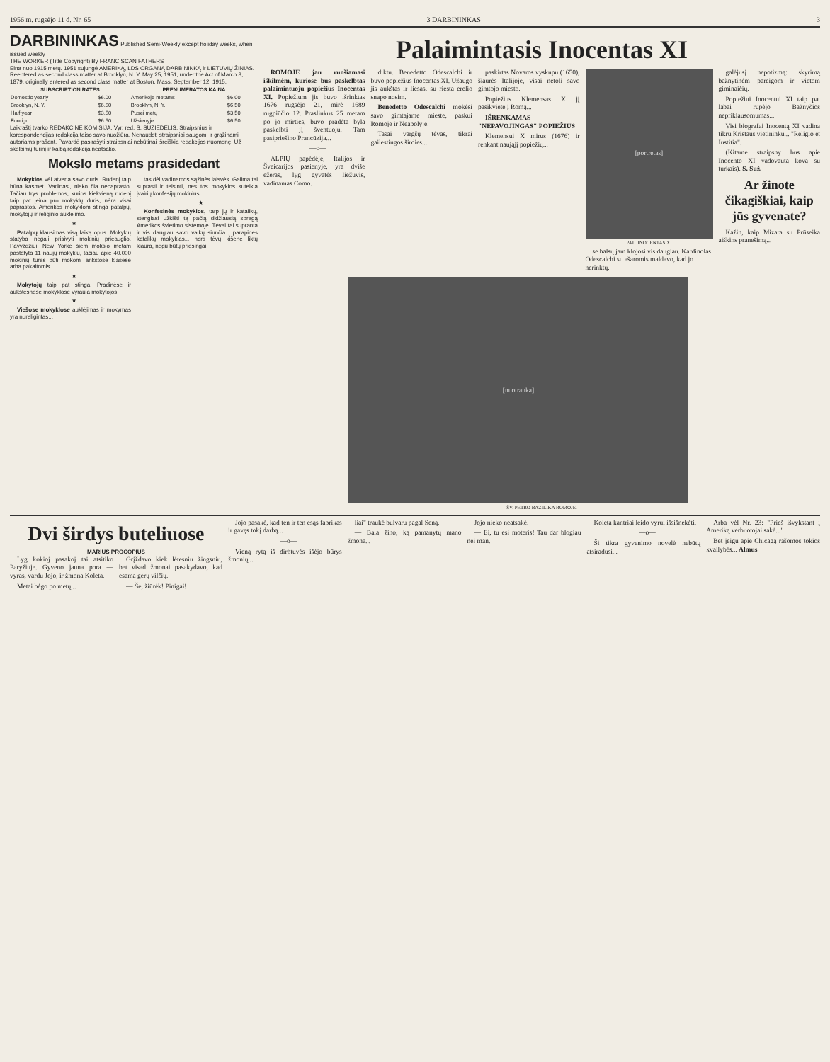1956 m. rugsėjo 11 d. Nr. 65 3 DARBININKAS 3
DARBININKAS Published Semi-Weekly except holiday weeks, when issued weekly
THE WORKER (Title Copyright) By FRANCISCAN FATHERS
Eina nuo 1915 metų. 1951 sujungė AMERIKĄ, LDS ORGANĄ DARBININKĄ ir LIETUVIŲ ŽINIAS.
Reentered as second class matter at Brooklyn, N. Y. May 25, 1951, under the Act of March 3, 1879, originally entered as second class matter at Boston, Mass. September 12, 1915.
| SUBSCRIPTION RATES | | PRENUMERATOS KAINA | |
| --- | --- | --- | --- |
| Domestic yearly | $6.00 | Amerikoje metams | $6.00 |
| Brooklyn, N. Y. | $6.50 | Brooklyn, N. Y. | $6.50 |
| Half year | $3.50 | Pusei metų | $3.50 |
| Foreign | $6.50 | Užsienyje | $6.50 |
Laikraštį tvarko REDAKCINĖ KOMISIJA. Vyr. red. S. SUŽIEDĖLIS. Straipsnius ir korespondencijas redakcija taiso savo nuožiūra. Nenaudoti straipsniai saugomi ir grąžinami autoriams prašant. Pavardė pasirašyti straipsniai nebūtinai išreiškia redakcijos nuomonę. Už skelbimų turinį ir kalbą redakcija neatsako.
Mokslo metams prasidedant
Mokyklos vėl atveria savo duris. Rudenį taip būna kasmet. Vadinasi, nieko čia nepaprasto. Tačiau trys problemos, kurios kiekvieną rudenį taip pat įeina pro mokyklų duris, nėra visai paprastos. Amerikos mokyklom stinga patalpų, mokytojų ir religinio auklėjimo.
★
Patalpų klausimas visą laiką opus. Mokyklų statyba negali prisivyti mokinių prieauglio. Pavyzdžiui, New Yorke šiem mokslo metam pastatyta 11 naujų mokyklų, tačiau apie 40.000 mokinių turės būti mokomi ankštose klasėse arba pakaitomis.
★
Mokytojų taip pat stinga. Pradinėse ir aukštesnėse mokyklose vyrauja mokytojos.
★
Viešose mokyklose auklėjimas ir mokymas yra nureligintas...
tas dėl vadinamos sąžinės laisvės. Galima tai suprasti ir teisinti, nes tos mokyklos sutelkia įvairių konfesijų mokinius.
★
Konfesinės mokyklos, tarp jų ir katalikų, stengiasi užkišti tą pačią didžiausią spragą Amerikos švietimo sistemoje. Tėvai tai supranta ir vis daugiau savo vaikų siunčia į parapines katalikų mokyklas... nors tėvų kišenė liktų kiaura, negu būtų priešingai.
Palaimintasis Inocentas XI
ROMOJE jau ruošiamasi iškilmėm, kuriose bus paskelbtas palaimintuoju popiežius Inocentas XI. Popiežium jis buvo išrinktas 1676 rugsėjo 21, mirė 1689 rugpiūčio 12. Praslinkus 25 metam po jo mirties, buvo pradėta byla paskelbti jį šventuoju. Tam pasipriešino Prancūzija...
—o—
ALPIŲ papėdėje, Italijos ir Šveicarijos pasienyje, yra dviše ežeras, lyg gyvatės liežuvis, vadinamas Como.
diktu. Benedetto Odescalchi ir buvo popiežius Inocentas XI. Užaugo jis aukštas ir liesas, su riesta erelio snapo nosim.
Benedetto Odescalchi mokėsi savo gimtajame mieste, paskui Romoje ir Neapolyje.
Tasai vargšų tėvas, tikrai gailestingos širdies...
paskirtas Novaros vyskupu (1650), šiaurės Italijoje, visai netoli savo gimtojo miesto.
Popiežius Klemensas X jį pasikvietė į Romą...
IŠRENKAMAS "NEPAVOJINGAS" POPIEŽIUS
Klemensui X mirus (1676) ir renkant naująjį popiežių...
[portretas]
PAL. INOCENTAS XI
se balsų jam klojosi vis daugiau. Kardinolas Odescalchi su ašaromis maldavo, kad jo nerinktų.
galėjusį nepotizmą: skyrimą bažnytinėm pareigom ir vietom giminaičių.
Popiežiui Inocentui XI taip pat labai rūpėjo Bažnyčios nepriklausomumas...
Visi biografai Inocentą XI vadina tikru Kristaus vietininku... "Religio et Iustitia".
(Kitame straipsny bus apie Inocento XI vadovautą kovą su turkais). S. Suž.
Ar žinote čikagiškiai, kaip jūs gyvenate?
Kažin, kaip Mizara su Prūseika aiškins pranešimą...
[nuotrauka]
ŠV. PETRO BAZILIKA ROMOJE.
Dvi širdys buteliuose
MARIUS PROCOPIUS
Lyg kokioj pasakoj tai atsitiko Paryžiuje. Gyveno jauna pora — vyras, vardu Jojo, ir žmona Koleta.
Metai bėgo po metų...
Grįždavo kiek lėtesniu žingsniu, bet visad žmonai pasakydavo, kad esama gerų vilčių.
— Še, žiūrėk! Pinigai!
Jojo pasakė, kad ten ir ten esąs fabrikas ir gavęs tokį darbą...
—o—
Vieną rytą iš dirbtuvės išėjo būrys žmonių...
liai" traukė bulvaru pagal Seną.
— Bala žino, ką pamanytų mano žmona...
Jojo nieko neatsakė.
— Ei, tu esi moteris! Tau dar blogiau nei man.
Koleta kantriai leido vyrui išsišnekėti.
—o—
Ši tikra gyvenimo novelė nebūtų atsiradusi...
Arba vėl Nr. 23: "Prieš išvykstant į Ameriką verbuotojai sakė..."
Bet jeigu apie Chicagą rašomos tokios kvailybės... Almus